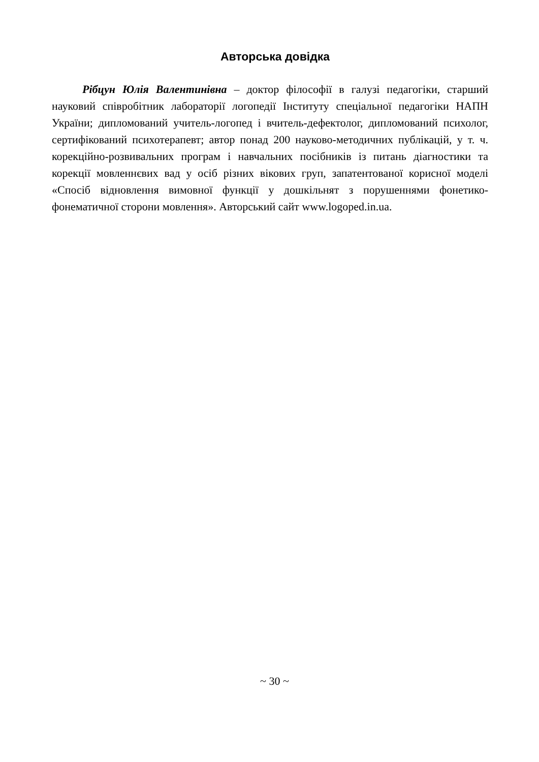Авторська довідка
Рібцун Юлія Валентинівна – доктор філософії в галузі педагогіки, старший науковий співробітник лабораторії логопедії Інституту спеціальної педагогіки НАПН України; дипломований учитель-логопед і вчитель-дефектолог, дипломований психолог, сертифікований психотерапевт; автор понад 200 науково-методичних публікацій, у т. ч. корекційно-розвивальних програм і навчальних посібників із питань діагностики та корекції мовленнєвих вад у осіб різних вікових груп, запатентованої корисної моделі «Спосіб відновлення вимовної функції у дошкільнят з порушеннями фонетико-фонематичної сторони мовлення». Авторський сайт www.logoped.in.ua.
~ 30 ~